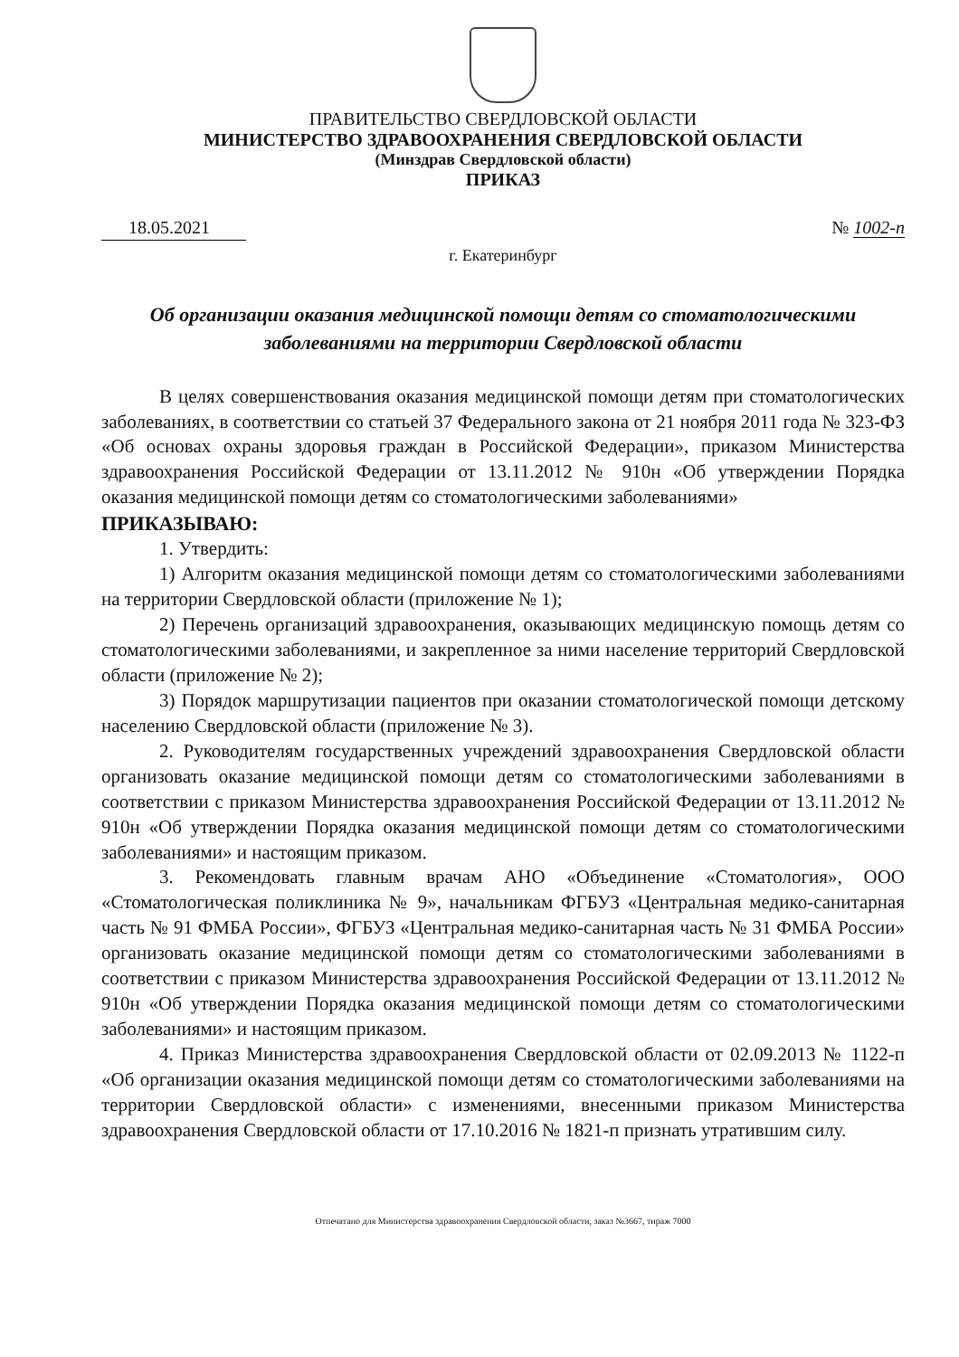ПРАВИТЕЛЬСТВО СВЕРДЛОВСКОЙ ОБЛАСТИ
МИНИСТЕРСТВО ЗДРАВООХРАНЕНИЯ СВЕРДЛОВСКОЙ ОБЛАСТИ
(Минздрав Свердловской области)
ПРИКАЗ
18.05.2021 № 1002-п
г. Екатеринбург
Об организации оказания медицинской помощи детям со стоматологическими заболеваниями на территории Свердловской области
В целях совершенствования оказания медицинской помощи детям при стоматологических заболеваниях, в соответствии со статьей 37 Федерального закона от 21 ноября 2011 года № 323-ФЗ «Об основах охраны здоровья граждан в Российской Федерации», приказом Министерства здравоохранения Российской Федерации от 13.11.2012 № 910н «Об утверждении Порядка оказания медицинской помощи детям со стоматологическими заболеваниями»
ПРИКАЗЫВАЮ:
1. Утвердить:
1) Алгоритм оказания медицинской помощи детям со стоматологическими заболеваниями на территории Свердловской области (приложение № 1);
2) Перечень организаций здравоохранения, оказывающих медицинскую помощь детям со стоматологическими заболеваниями, и закрепленное за ними население территорий Свердловской области (приложение № 2);
3) Порядок маршрутизации пациентов при оказании стоматологической помощи детскому населению Свердловской области (приложение № 3).
2. Руководителям государственных учреждений здравоохранения Свердловской области организовать оказание медицинской помощи детям со стоматологическими заболеваниями в соответствии с приказом Министерства здравоохранения Российской Федерации от 13.11.2012 № 910н «Об утверждении Порядка оказания медицинской помощи детям со стоматологическими заболеваниями» и настоящим приказом.
3. Рекомендовать главным врачам АНО «Объединение «Стоматология», ООО «Стоматологическая поликлиника № 9», начальникам ФГБУЗ «Центральная медико-санитарная часть № 91 ФМБА России», ФГБУЗ «Центральная медико-санитарная часть № 31 ФМБА России» организовать оказание медицинской помощи детям со стоматологическими заболеваниями в соответствии с приказом Министерства здравоохранения Российской Федерации от 13.11.2012 № 910н «Об утверждении Порядка оказания медицинской помощи детям со стоматологическими заболеваниями» и настоящим приказом.
4. Приказ Министерства здравоохранения Свердловской области от 02.09.2013 № 1122-п «Об организации оказания медицинской помощи детям со стоматологическими заболеваниями на территории Свердловской области» с изменениями, внесенными приказом Министерства здравоохранения Свердловской области от 17.10.2016 № 1821-п признать утратившим силу.
Отпечатано для Министерства здравоохранения Свердловской области, заказ №3667, тираж 7000